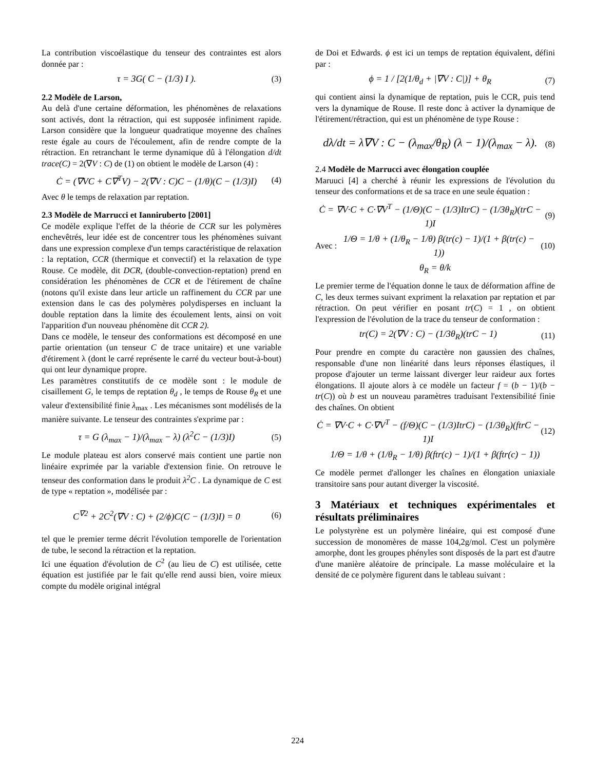La contribution viscoélastique du tenseur des contraintes est alors donnée par :
τ = 3G( C − (1/3) I ). (3)
2.2 Modèle de Larson,
Au delà d'une certaine déformation, les phénomènes de relaxations sont activés, dont la rétraction, qui est supposée infiniment rapide. Larson considère que la longueur quadratique moyenne des chaînes reste égale au cours de l'écoulement, afin de rendre compte de la rétraction. En retranchant le terme dynamique dû à l'élongation d/dt trace(C) = 2(∇V : C) de (1) on obtient le modèle de Larson (4) :
Ċ = (∇VC + C∇<sup>T</sup>V) − 2(∇V : C)C − (1/θ)(C − (1/3)I) (4)
Avec θ le temps de relaxation par reptation.
2.3 Modèle de Marrucci et Ianniruberto [2001]
Ce modèle explique l'effet de la théorie de CCR sur les polymères enchevêtrés, leur idée est de concentrer tous les phénomènes suivant dans une expression complexe d'un temps caractéristique de relaxation : la reptation, CCR (thermique et convectif) et la relaxation de type Rouse. Ce modèle, dit DCR, (double-convection-reptation) prend en considération les phénomènes de CCR et de l'étirement de chaîne (notons qu'il existe dans leur article un raffinement du CCR par une extension dans le cas des polymères polydisperses en incluant la double reptation dans la limite des écoulement lents, ainsi on voit l'apparition d'un nouveau phénomène dit CCR 2).
Dans ce modèle, le tenseur des conformations est décomposé en une partie orientation (un tenseur C de trace unitaire) et une variable d'étirement λ (dont le carré représente le carré du vecteur bout-à-bout) qui ont leur dynamique propre.
Les paramètres constitutifs de ce modèle sont : le module de cisaillement G, le temps de reptation θ<sub>d</sub> , le temps de Rouse θ<sub>R</sub> et une valeur d'extensibilité finie λ<sub>max</sub> . Les mécanismes sont modélisés de la manière suivante. Le tenseur des contraintes s'exprime par :
τ = G (λ<sub>max</sub> − 1)/(λ<sub>max</sub> − λ) (λ<sup>2</sup>C − (1/3)I) (5)
Le module plateau est alors conservé mais contient une partie non linéaire exprimée par la variable d'extension finie. On retrouve le tenseur des conformation dans le produit λ<sup>2</sup>C . La dynamique de C est de type « reptation », modélisée par :
C<sup>∇2</sup> + 2C<sup>2</sup>(∇V : C) + (2/ϕ)C(C − (1/3)I) = 0 (6)
tel que le premier terme décrit l'évolution temporelle de l'orientation de tube, le second la rétraction et la reptation.
Ici une équation d'évolution de C<sup>2</sup> (au lieu de C) est utilisée, cette équation est justifiée par le fait qu'elle rend aussi bien, voire mieux compte du modèle original intégral
de Doi et Edwards. ϕ est ici un temps de reptation équivalent, défini par :
ϕ = 1 / [2(1/θ<sub>d</sub> + |∇V : C|)] + θ<sub>R</sub> (7)
qui contient ainsi la dynamique de reptation, puis le CCR, puis tend vers la dynamique de Rouse. Il reste donc à activer la dynamique de l'étirement/rétraction, qui est un phénomène de type Rouse :
dλ/dt = λ∇V : C − (λ<sub>max</sub>/θ<sub>R</sub>) (λ − 1)/(λ<sub>max</sub> − λ). (8)
2.4 Modèle de Marrucci avec élongation couplée
Maruuci [4] a cherché à réunir les expressions de l'évolution du tenseur des conformations et de sa trace en une seule équation :
Ċ = ∇V·C + C·∇V<sup>T</sup> − (1/Θ)(C − (1/3)ItrC) − (1/3θ<sub>R</sub>)(trC − 1)I (9)
Avec : 1/Θ = 1/θ + (1/θ<sub>R</sub> − 1/θ) β(tr(c) − 1)/(1 + β(tr(c) − 1)) (10)
θ<sub>R</sub> = θ/k
Le premier terme de l'équation donne le taux de déformation affine de C, les deux termes suivant expriment la relaxation par reptation et par rétraction. On peut vérifier en posant tr(C) = 1 , on obtient l'expression de l'évolution de la trace du tenseur de conformation :
tr(C) = 2(∇V : C) − (1/3θ<sub>R</sub>)(trC − 1) (11)
Pour prendre en compte du caractère non gaussien des chaînes, responsable d'une non linéarité dans leurs réponses élastiques, il propose d'ajouter un terme laissant diverger leur raideur aux fortes élongations. Il ajoute alors à ce modèle un facteur f = (b − 1)/(b − tr(C)) où b est un nouveau paramètres traduisant l'extensibilité finie des chaînes. On obtient
Ċ = ∇V·C + C·∇V<sup>T</sup> − (f/Θ)(C − (1/3)ItrC) − (1/3θ<sub>R</sub>)(ftrC − 1)I (12)
1/Θ = 1/θ + (1/θ<sub>R</sub> − 1/θ) β(ftr(c) − 1)/(1 + β(ftr(c) − 1))
Ce modèle permet d'allonger les chaînes en élongation uniaxiale transitoire sans pour autant diverger la viscosité.
3 Matériaux et techniques expérimentales et résultats préliminaires
Le polystyrène est un polymère linéaire, qui est composé d'une succession de monomères de masse 104,2g/mol. C'est un polymère amorphe, dont les groupes phényles sont disposés de la part est d'autre d'une manière aléatoire de principale. La masse moléculaire et la densité de ce polymère figurent dans le tableau suivant :
224